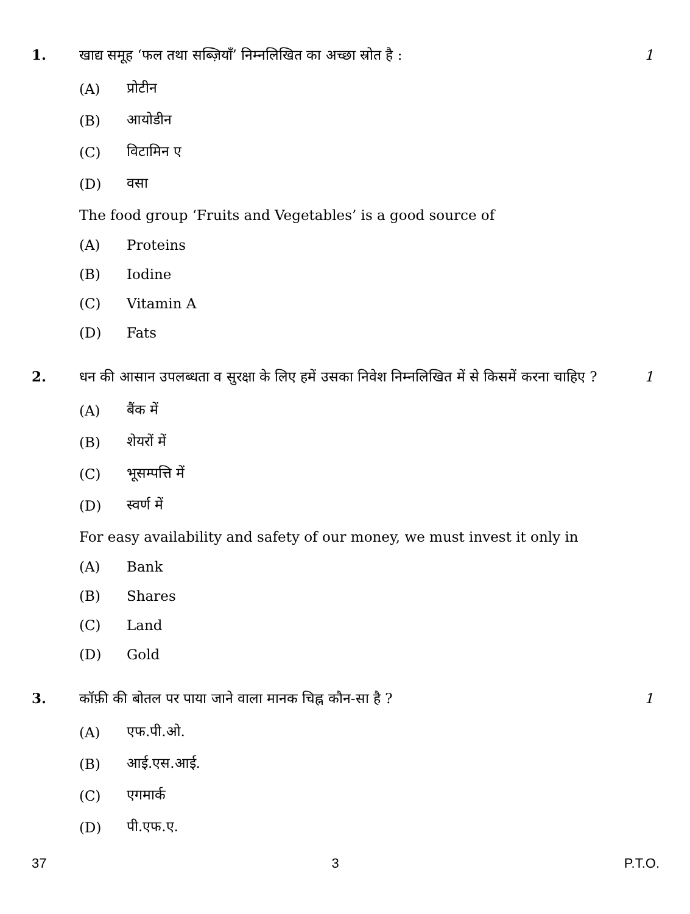1. खाद्य समूह ‘फल तथा सब्ज़ियाँ’ निम्नलिखित का अच्छा स्रोत है :
1
(A) प्रोटीन
(B) आयोडीन
(C) विटामिन ए
(D) वसा
The food group ‘Fruits and Vegetables’ is a good source of
(A) Proteins
(B) Iodine
(C) Vitamin A
(D) Fats
2. धन की आसान उपलब्धता व सुरक्षा के लिए हमें उसका निवेश निम्नलिखित में से किसमें करना चाहिए ?
1
(A) बैंक में
(B) शेयरों में
(C) भूसम्पत्ति में
(D) स्वर्ण में
For easy availability and safety of our money, we must invest it only in
(A) Bank
(B) Shares
(C) Land
(D) Gold
3. कॉफ़ी की बोतल पर पाया जाने वाला मानक चिह्न कौन-सा है ?
1
(A) एफ.पी.ओ.
(B) आई.एस.आई.
(C) एगमार्क
(D) पी.एफ.ए.
37 3 P.T.O.